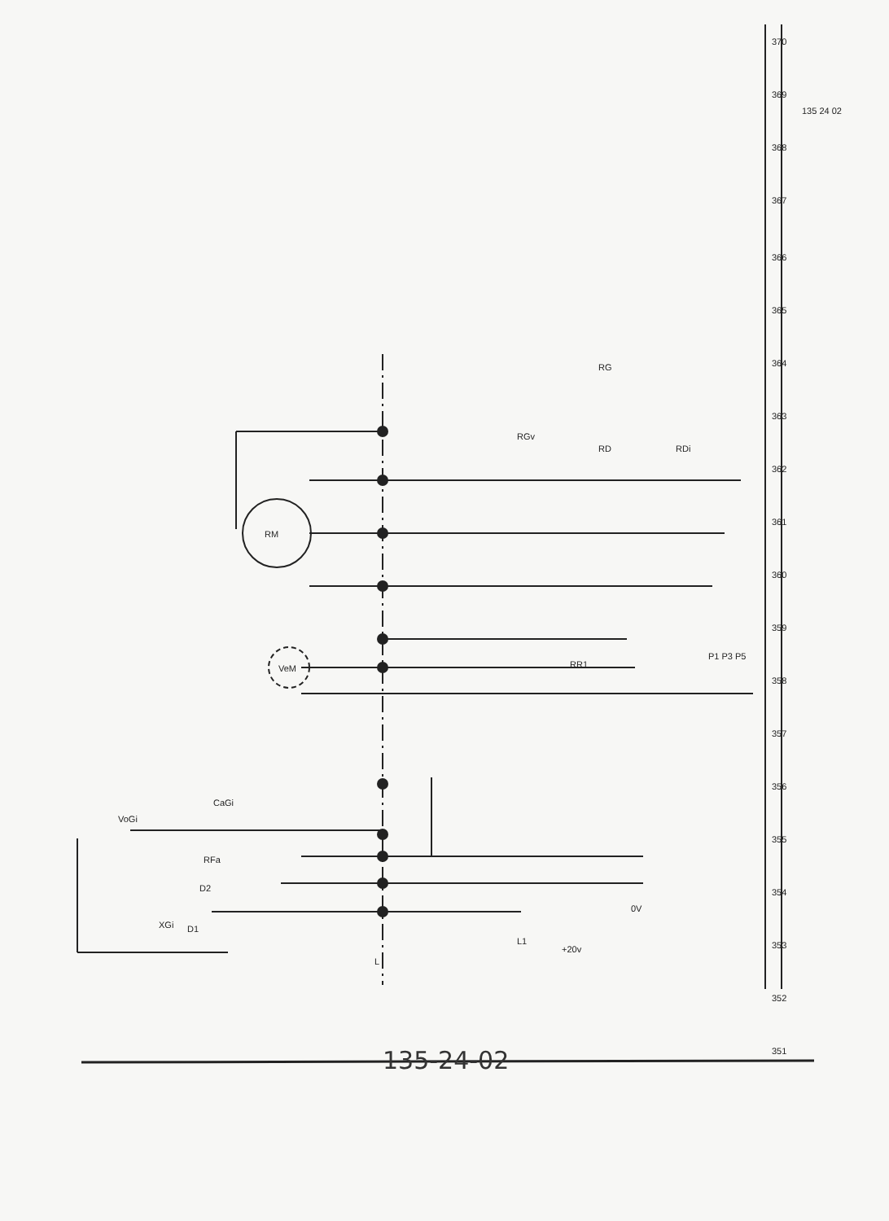RM
VeM
370
369
368
367
366
365
364
363
362
361
360
359
358
357
356
355
354
353
352
351
135 24 02
RDi
RD
RG
RGv
P1 P3 P5
RR1
VoGi
CaGi
RFa
D1
D2
XGi
0V
+20v
L1
L
135-24-02